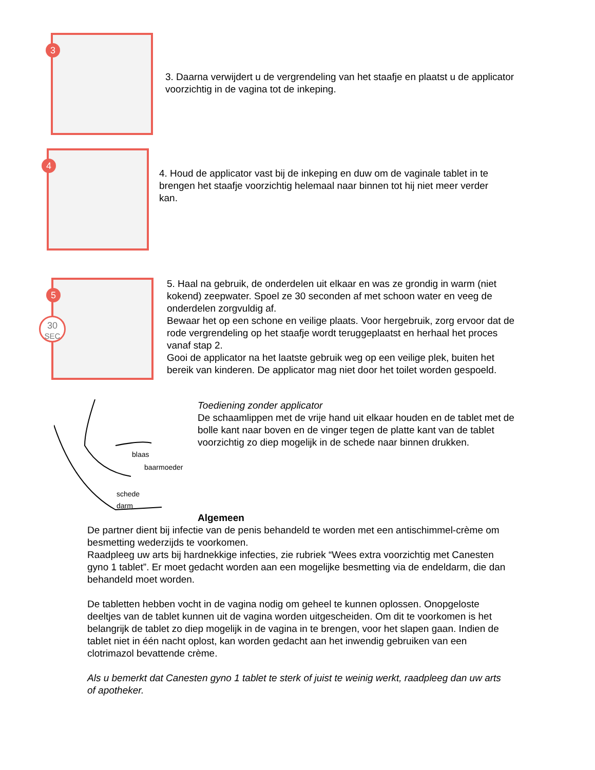3
3. Daarna verwijdert u de vergrendeling van het staafje en plaatst u de applicator voorzichtig in de vagina tot de inkeping.
4
4. Houd de applicator vast bij de inkeping en duw om de vaginale tablet in te brengen het staafje voorzichtig helemaal naar binnen tot hij niet meer verder kan.
5
30
SEC
5. Haal na gebruik, de onderdelen uit elkaar en was ze grondig in warm (niet kokend) zeepwater. Spoel ze 30 seconden af met schoon water en veeg de onderdelen zorgvuldig af.
Bewaar het op een schone en veilige plaats. Voor hergebruik, zorg ervoor dat de rode vergrendeling op het staafje wordt teruggeplaatst en herhaal het proces vanaf stap 2.
Gooi de applicator na het laatste gebruik weg op een veilige plek, buiten het bereik van kinderen. De applicator mag niet door het toilet worden gespoeld.
blaas
baarmoeder
schede
darm
Toediening zonder applicator
De schaamlippen met de vrije hand uit elkaar houden en de tablet met de bolle kant naar boven en de vinger tegen de platte kant van de tablet voorzichtig zo diep mogelijk in de schede naar binnen drukken.
Algemeen
De partner dient bij infectie van de penis behandeld te worden met een antischimmel-crème om besmetting wederzijds te voorkomen.
Raadpleeg uw arts bij hardnekkige infecties, zie rubriek “Wees extra voorzichtig met Canesten gyno 1 tablet”. Er moet gedacht worden aan een mogelijke besmetting via de endeldarm, die dan behandeld moet worden.
De tabletten hebben vocht in de vagina nodig om geheel te kunnen oplossen. Onopgeloste deeltjes van de tablet kunnen uit de vagina worden uitgescheiden. Om dit te voorkomen is het belangrijk de tablet zo diep mogelijk in de vagina in te brengen, voor het slapen gaan. Indien de tablet niet in één nacht oplost, kan worden gedacht aan het inwendig gebruiken van een clotrimazol bevattende crème.
Als u bemerkt dat Canesten gyno 1 tablet te sterk of juist te weinig werkt, raadpleeg dan uw arts of apotheker.